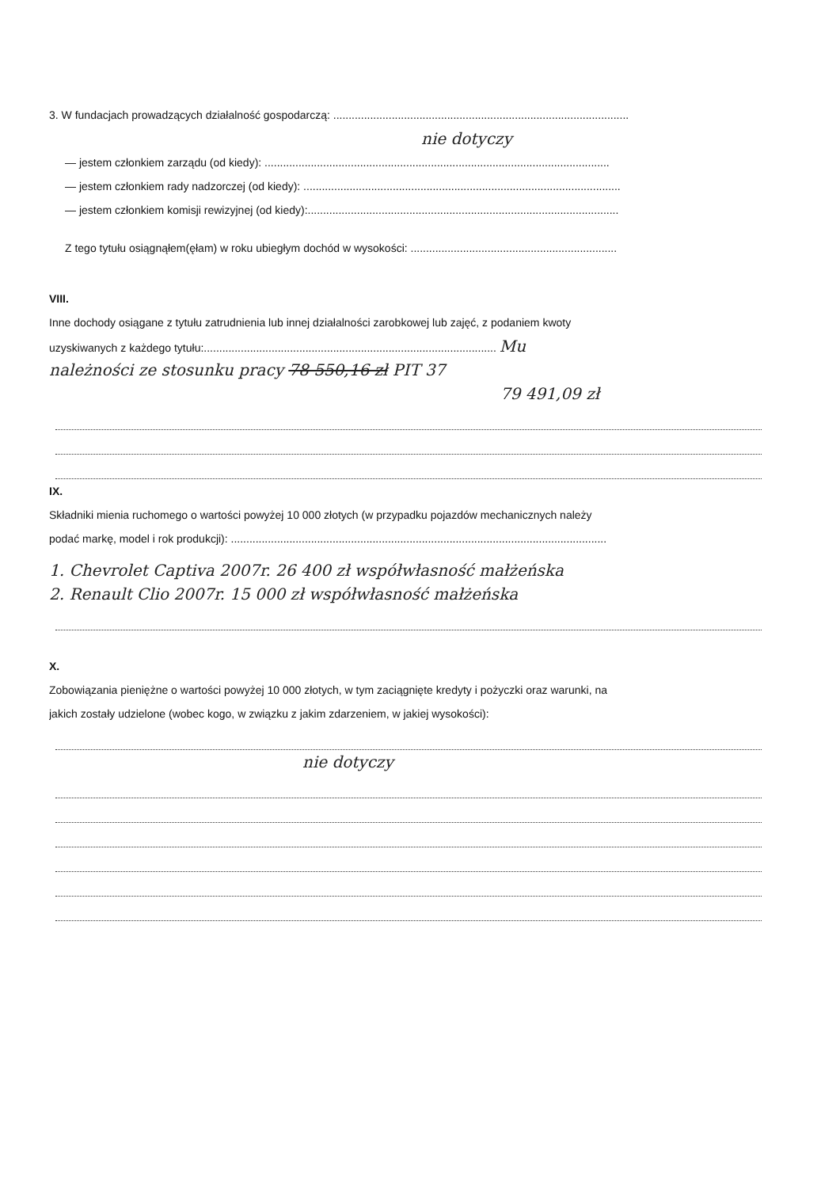3. W fundacjach prowadzących działalność gospodarczą: ................................................................................................
nie dotyczy
— jestem członkiem zarządu (od kiedy): ................................................................................................................
— jestem członkiem rady nadzorczej (od kiedy): .......................................................................................................
— jestem członkiem komisji rewizyjnej (od kiedy):.....................................................................................................
Z tego tytułu osiągnąłem(ęłam) w roku ubiegłym dochód w wysokości: ...................................................................
VIII.
Inne dochody osiągane z tytułu zatrudnienia lub innej działalności zarobkowej lub zajęć, z podaniem kwoty
uzyskiwanych z każdego tytułu:............................................................................................... Mu
należności ze stosunku pracy 78 550,16 zł PIT 37
79 491,09 zł
IX.
Składniki mienia ruchomego o wartości powyżej 10 000 złotych (w przypadku pojazdów mechanicznych należy
podać markę, model i rok produkcji): ..........................................................................................................................
1. Chevrolet Captiva 2007r. 26 400 zł współwłasność małżeńska
2. Renault Clio 2007r. 15 000 zł współwłasność małżeńska
X.
Zobowiązania pieniężne o wartości powyżej 10 000 złotych, w tym zaciągnięte kredyty i pożyczki oraz warunki, na
jakich zostały udzielone (wobec kogo, w związku z jakim zdarzeniem, w jakiej wysokości):
nie dotyczy